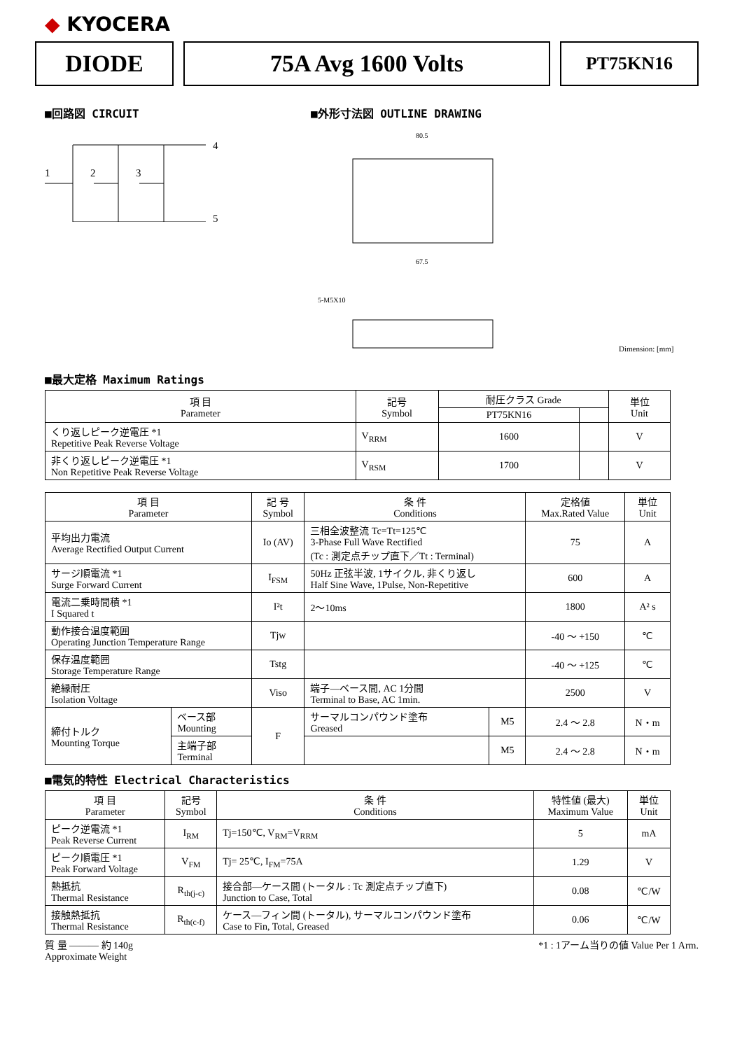◆ KYOCERA
DIODE 75A Avg 1600 Volts
PT75KN16
■回路図 CIRCUIT
4
5
1
2
3
■外形寸法図 OUTLINE DRAWING
80.5
67.5
5-M5X10
Dimension: [mm]
■最大定格 Maximum Ratings
| 項 目 Parameter | 記号 Symbol | 耐圧クラス Grade | | 単位 Unit |
| --- | --- | --- | --- | --- |
| | | PT75KN16 | | |
| くり返しピーク逆電圧 *1 Repetitive Peak Reverse Voltage | V<sub>RRM</sub> | 1600 | | V |
| 非くり返しピーク逆電圧 *1 Non Repetitive Peak Reverse Voltage | V<sub>RSM</sub> | 1700 | | V |
| 項 目 Parameter | | 記 号 Symbol | 条 件 Conditions | | 定格値 Max.Rated Value | 単位 Unit |
| --- | --- | --- | --- | --- | --- | --- |
| 平均出力電流 Average Rectified Output Current | | Io (AV) | 三相全波整流 Tc=Tt=125℃ 3-Phase Full Wave Rectified (Tc : 測定点チップ直下／Tt : Terminal) | | 75 | A |
| サージ順電流 *1 Surge Forward Current | | I<sub>FSM</sub> | 50Hz 正弦半波, 1サイクル, 非くり返し Half Sine Wave, 1Pulse, Non-Repetitive | | 600 | A |
| 電流二乗時間積 *1 I Squared t | | I²t | 2〜10ms | | 1800 | A² s |
| 動作接合温度範囲 Operating Junction Temperature Range | | Tjw | | | -40 〜 +150 | ℃ |
| 保存温度範囲 Storage Temperature Range | | Tstg | | | -40 〜 +125 | ℃ |
| 絶縁耐圧 Isolation Voltage | | Viso | 端子―ベース間, AC 1分間 Terminal to Base, AC 1min. | | 2500 | V |
| 締付トルク Mounting Torque | ベース部 Mounting | F | サーマルコンパウンド塗布 Greased | M5 | 2.4 〜 2.8 | N・m |
| | 主端子部 Terminal | | | M5 | 2.4 〜 2.8 | N・m |
■電気的特性 Electrical Characteristics
| 項 目 Parameter | 記号 Symbol | 条 件 Conditions | 特性値 (最大) Maximum Value | 単位 Unit |
| --- | --- | --- | --- | --- |
| ピーク逆電流 *1 Peak Reverse Current | I<sub>RM</sub> | Tj=150℃, V<sub>RM</sub>=V<sub>RRM</sub> | 5 | mA |
| ピーク順電圧 *1 Peak Forward Voltage | V<sub>FM</sub> | Tj= 25℃, I<sub>FM</sub>=75A | 1.29 | V |
| 熱抵抗 Thermal Resistance | R<sub>th(j-c)</sub> | 接合部―ケース間 (トータル : Tc 測定点チップ直下) Junction to Case, Total | 0.08 | ℃/W |
| 接触熱抵抗 Thermal Resistance | R<sub>th(c-f)</sub> | ケース―フィン間 (トータル), サーマルコンパウンド塗布 Case to Fin, Total, Greased | 0.06 | ℃/W |
質 量 ――― 約 140g
Approximate Weight
*1 : 1アーム当りの値 Value Per 1 Arm.